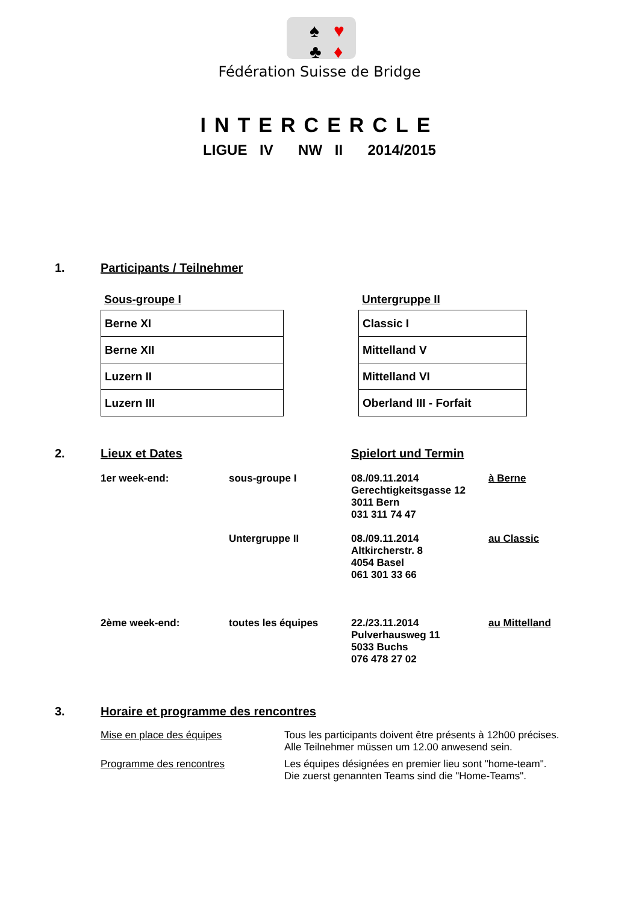♠
♣
♥
♦
Fédération Suisse de Bridge
INTERCERCLE
LIGUE IV NW II 2014/2015
1. Participants / Teilnehmer
Sous-groupe I
| Berne XI |
| Berne XII |
| Luzern II |
| Luzern III |
Untergruppe II
| Classic I |
| Mittelland V |
| Mittelland VI |
| Oberland III - Forfait |
2. Lieux et Dates Spielort und Termin
| 1er week-end: | sous-groupe I | 08./09.11.2014 Gerechtigkeitsgasse 12 3011 Bern 031 311 74 47 | à Berne |
| | Untergruppe II | 08./09.11.2014 Altkircherstr. 8 4054 Basel 061 301 33 66 | au Classic |
| 2ème week-end: | toutes les équipes | 22./23.11.2014 Pulverhausweg 11 5033 Buchs 076 478 27 02 | au Mittelland |
3. Horaire et programme des rencontres
| Mise en place des équipes | Tous les participants doivent être présents à 12h00 précises. Alle Teilnehmer müssen um 12.00 anwesend sein. |
| Programme des rencontres | Les équipes désignées en premier lieu sont "home-team". Die zuerst genannten Teams sind die "Home-Teams". |